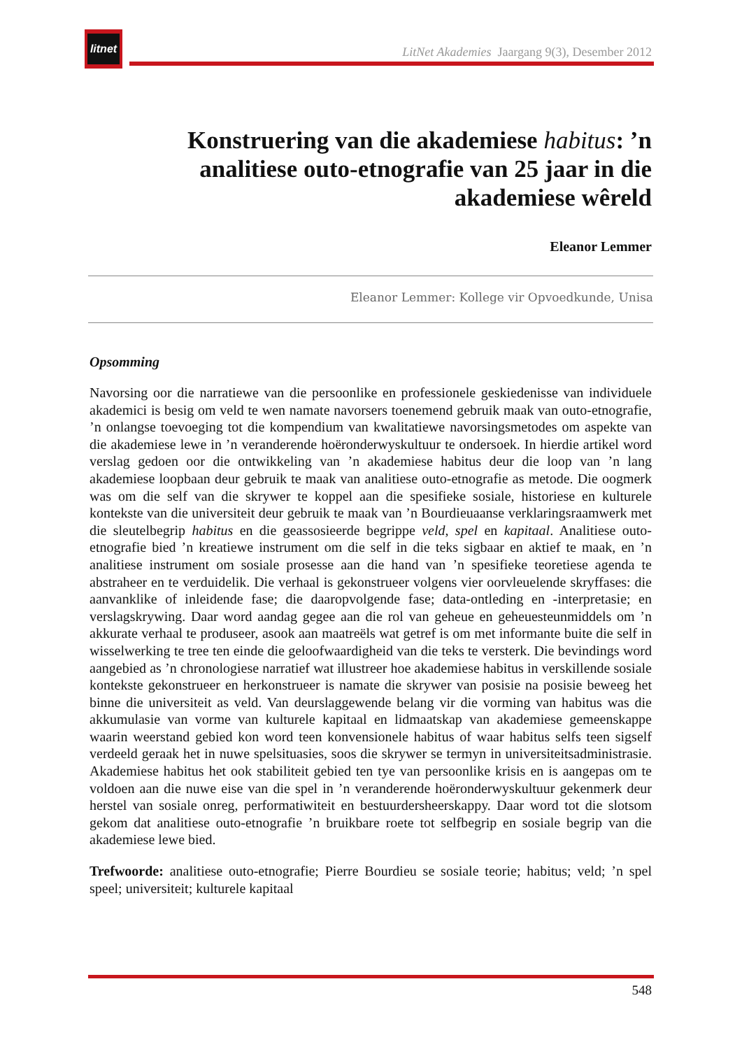litnet
LitNet Akademies Jaargang 9(3), Desember 2012
Konstruering van die akademiese habitus: ’n analitiese outo-etnografie van 25 jaar in die akademiese wêreld
Eleanor Lemmer
Eleanor Lemmer: Kollege vir Opvoedkunde, Unisa
Opsomming
Navorsing oor die narratiewe van die persoonlike en professionele geskiedenisse van individuele akademici is besig om veld te wen namate navorsers toenemend gebruik maak van outo-etnografie, ’n onlangse toevoeging tot die kompendium van kwalitatiewe navorsingsmetodes om aspekte van die akademiese lewe in ’n veranderende hoëronderwyskultuur te ondersoek. In hierdie artikel word verslag gedoen oor die ontwikkeling van ’n akademiese habitus deur die loop van ’n lang akademiese loopbaan deur gebruik te maak van analitiese outo-etnografie as metode. Die oogmerk was om die self van die skrywer te koppel aan die spesifieke sosiale, historiese en kulturele kontekste van die universiteit deur gebruik te maak van ’n Bourdieuaanse verklaringsraamwerk met die sleutelbegrip habitus en die geassosieerde begrippe veld, spel en kapitaal. Analitiese outo-etnografie bied ’n kreatiewe instrument om die self in die teks sigbaar en aktief te maak, en ’n analitiese instrument om sosiale prosesse aan die hand van ’n spesifieke teoretiese agenda te abstraheer en te verduidelik. Die verhaal is gekonstrueer volgens vier oorvleuelende skryffases: die aanvanklike of inleidende fase; die daaropvolgende fase; data-ontleding en -interpretasie; en verslagskrywing. Daar word aandag gegee aan die rol van geheue en geheuesteunmiddels om ’n akkurate verhaal te produseer, asook aan maatreëls wat getref is om met informante buite die self in wisselwerking te tree ten einde die geloofwaardigheid van die teks te versterk. Die bevindings word aangebied as ’n chronologiese narratief wat illustreer hoe akademiese habitus in verskillende sosiale kontekste gekonstrueer en herkonstrueer is namate die skrywer van posisie na posisie beweeg het binne die universiteit as veld. Van deurslaggewende belang vir die vorming van habitus was die akkumulasie van vorme van kulturele kapitaal en lidmaatskap van akademiese gemeenskappe waarin weerstand gebied kon word teen konvensionele habitus of waar habitus selfs teen sigself verdeeld geraak het in nuwe spelsituasies, soos die skrywer se termyn in universiteitsadministrasie. Akademiese habitus het ook stabiliteit gebied ten tye van persoonlike krisis en is aangepas om te voldoen aan die nuwe eise van die spel in ’n veranderende hoëronderwyskultuur gekenmerk deur herstel van sosiale onreg, performatiwiteit en bestuurdersheerskappy. Daar word tot die slotsom gekom dat analitiese outo-etnografie ’n bruikbare roete tot selfbegrip en sosiale begrip van die akademiese lewe bied.
Trefwoorde: analitiese outo-etnografie; Pierre Bourdieu se sosiale teorie; habitus; veld; ’n spel speel; universiteit; kulturele kapitaal
548